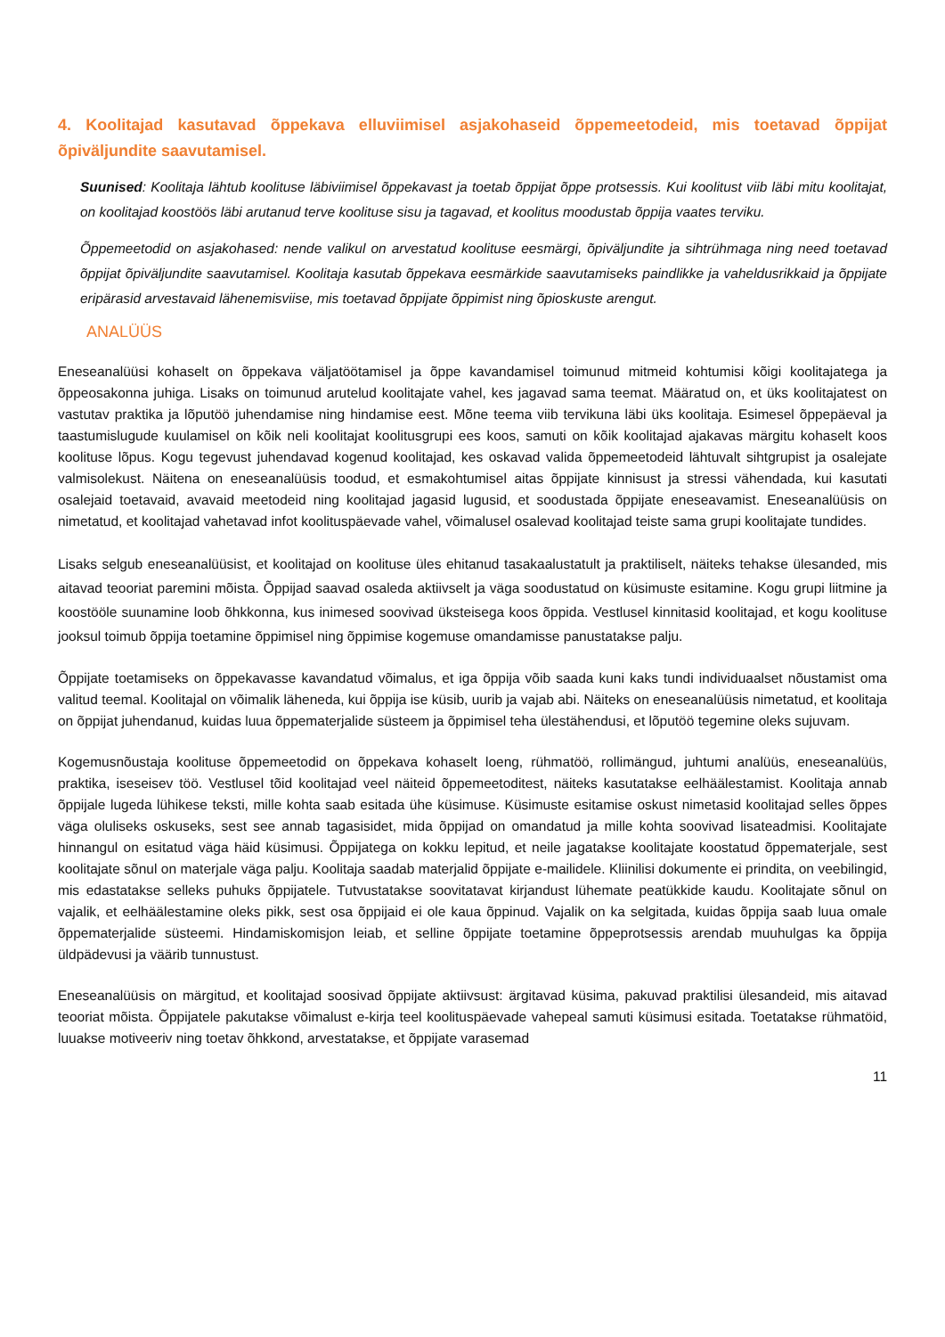4. Koolitajad kasutavad õppekava elluviimisel asjakohaseid õppemeetodeid, mis toetavad õppijat õpiväljundite saavutamisel.
Suunised: Koolitaja lähtub koolituse läbiviimisel õppekavast ja toetab õppijat õppe protsessis. Kui koolitust viib läbi mitu koolitajat, on koolitajad koostöös läbi arutanud terve koolituse sisu ja tagavad, et koolitus moodustab õppija vaates terviku.
Õppemeetodid on asjakohased: nende valikul on arvestatud koolituse eesmärgi, õpiväljundite ja sihtrühmaga ning need toetavad õppijat õpiväljundite saavutamisel. Koolitaja kasutab õppekava eesmärkide saavutamiseks paindlikke ja vaheldusrikkaid ja õppijate eripärasid arvestavaid lähenemisviise, mis toetavad õppijate õppimist ning õpioskuste arengut.
ANALÜÜS
Eneseanalüüsi kohaselt on õppekava väljatöötamisel ja õppe kavandamisel toimunud mitmeid kohtumisi kõigi koolitajatega ja õppeosakonna juhiga. Lisaks on toimunud arutelud koolitajate vahel, kes jagavad sama teemat. Määratud on, et üks koolitajatest on vastutav praktika ja lõputöö juhendamise ning hindamise eest. Mõne teema viib tervikuna läbi üks koolitaja. Esimesel õppepäeval ja taastumislugude kuulamisel on kõik neli koolitajat koolitusgrupi ees koos, samuti on kõik koolitajad ajakavas märgitu kohaselt koos koolituse lõpus. Kogu tegevust juhendavad kogenud koolitajad, kes oskavad valida õppemeetodeid lähtuvalt sihtgrupist ja osalejate valmisolekust. Näitena on eneseanalüüsis toodud, et esmakohtumisel aitas õppijate kinnisust ja stressi vähendada, kui kasutati osalejaid toetavaid, avavaid meetodeid ning koolitajad jagasid lugusid, et soodustada õppijate eneseavamist. Eneseanalüüsis on nimetatud, et koolitajad vahetavad infot koolituspäevade vahel, võimalusel osalevad koolitajad teiste sama grupi koolitajate tundides.
Lisaks selgub eneseanalüüsist, et koolitajad on koolituse üles ehitanud tasakaalustatult ja praktiliselt, näiteks tehakse ülesanded, mis aitavad teooriat paremini mõista. Õppijad saavad osaleda aktiivselt ja väga soodustatud on küsimuste esitamine. Kogu grupi liitmine ja koostööle suunamine loob õhkkonna, kus inimesed soovivad üksteisega koos õppida. Vestlusel kinnitasid koolitajad, et kogu koolituse jooksul toimub õppija toetamine õppimisel ning õppimise kogemuse omandamisse panustatakse palju.
Õppijate toetamiseks on õppekavasse kavandatud võimalus, et iga õppija võib saada kuni kaks tundi individuaalset nõustamist oma valitud teemal. Koolitajal on võimalik läheneda, kui õppija ise küsib, uurib ja vajab abi. Näiteks on eneseanalüüsis nimetatud, et koolitaja on õppijat juhendanud, kuidas luua õppematerjalide süsteem ja õppimisel teha ülestähendusi, et lõputöö tegemine oleks sujuvam.
Kogemusnõustaja koolituse õppemeetodid on õppekava kohaselt loeng, rühmatöö, rollimängud, juhtumi analüüs, eneseanalüüs, praktika, iseseisev töö. Vestlusel tõid koolitajad veel näiteid õppemeetoditest, näiteks kasutatakse eelhäälestamist. Koolitaja annab õppijale lugeda lühikese teksti, mille kohta saab esitada ühe küsimuse. Küsimuste esitamise oskust nimetasid koolitajad selles õppes väga oluliseks oskuseks, sest see annab tagasisidet, mida õppijad on omandatud ja mille kohta soovivad lisateadmisi. Koolitajate hinnangul on esitatud väga häid küsimusi. Õppijatega on kokku lepitud, et neile jagatakse koolitajate koostatud õppematerjale, sest koolitajate sõnul on materjale väga palju. Koolitaja saadab materjalid õppijate e-mailidele. Kliinilisi dokumente ei prindita, on veebilingid, mis edastatakse selleks puhuks õppijatele. Tutvustatakse soovitatavat kirjandust lühemate peatükkide kaudu. Koolitajate sõnul on vajalik, et eelhäälestamine oleks pikk, sest osa õppijaid ei ole kaua õppinud. Vajalik on ka selgitada, kuidas õppija saab luua omale õppematerjalide süsteemi. Hindamiskomisjon leiab, et selline õppijate toetamine õppeprotsessis arendab muuhulgas ka õppija üldpädevusi ja väärib tunnustust.
Eneseanalüüsis on märgitud, et koolitajad soosivad õppijate aktiivsust: ärgitavad küsima, pakuvad praktilisi ülesandeid, mis aitavad teooriat mõista. Õppijatele pakutakse võimalust e-kirja teel koolituspäevade vahepeal samuti küsimusi esitada. Toetatakse rühmatöid, luuakse motiveeriv ning toetav õhkkond, arvestatakse, et õppijate varasemad
11